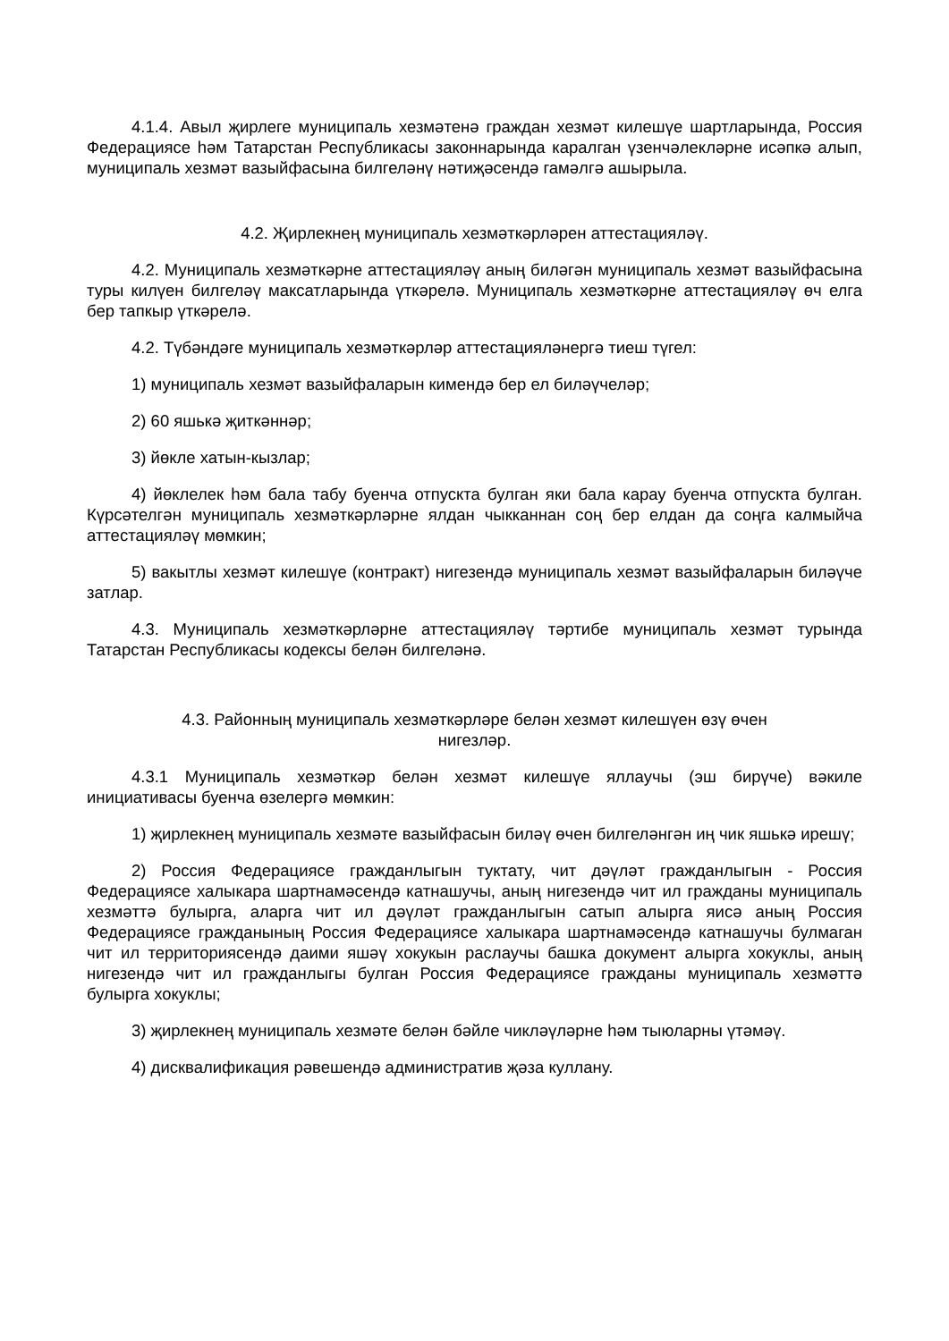4.1.4. Авыл җирлеге муниципаль хезмәтенә граждан хезмәт килешүе шартларында, Россия Федерациясе һәм Татарстан Республикасы законнарында каралган үзенчәлекләрне исәпкә алып, муниципаль хезмәт вазыйфасына билгеләнү нәтиҗәсендә гамәлгә ашырыла.
4.2. Җирлекнең муниципаль хезмәткәрләрен аттестацияләү.
4.2. Муниципаль хезмәткәрне аттестацияләү аның биләгән муниципаль хезмәт вазыйфасына туры килүен билгеләү максатларында үткәрелә. Муниципаль хезмәткәрне аттестацияләү өч елга бер тапкыр үткәрелә.
4.2. Түбәндәге муниципаль хезмәткәрләр аттестацияләнергә тиеш түгел:
1) муниципаль хезмәт вазыйфаларын кимендә бер ел биләүчеләр;
2) 60 яшькә җиткәннәр;
3) йөкле хатын-кызлар;
4) йөклелек һәм бала табу буенча отпускта булган яки бала карау буенча отпускта булган. Күрсәтелгән муниципаль хезмәткәрләрне ялдан чыкканнан соң бер елдан да соңга калмыйча аттестацияләү мөмкин;
5) вакытлы хезмәт килешүе (контракт) нигезендә муниципаль хезмәт вазыйфаларын биләүче затлар.
4.3. Муниципаль хезмәткәрләрне аттестацияләү тәртибе муниципаль хезмәт турында Татарстан Республикасы кодексы белән билгеләнә.
4.3. Районның муниципаль хезмәткәрләре белән хезмәт килешүен өзү өчен
нигезләр.
4.3.1 Муниципаль хезмәткәр белән хезмәт килешүе яллаучы (эш бирүче) вәкиле инициативасы буенча өзелергә мөмкин:
1) җирлекнең муниципаль хезмәте вазыйфасын биләү өчен билгеләнгән иң чик яшькә ирешү;
2) Россия Федерациясе гражданлыгын туктату, чит дәүләт гражданлыгын - Россия Федерациясе халыкара шартнамәсендә катнашучы, аның нигезендә чит ил гражданы муниципаль хезмәттә булырга, аларга чит ил дәүләт гражданлыгын сатып алырга яисә аның Россия Федерациясе гражданының Россия Федерациясе халыкара шартнамәсендә катнашучы булмаган чит ил территориясендә даими яшәү хокукын раслаучы башка документ алырга хокуклы, аның нигезендә чит ил гражданлыгы булган Россия Федерациясе гражданы муниципаль хезмәттә булырга хокуклы;
3) җирлекнең муниципаль хезмәте белән бәйле чикләүләрне һәм тыюларны үтәмәү.
4) дисквалификация рәвешендә административ җәза куллану.